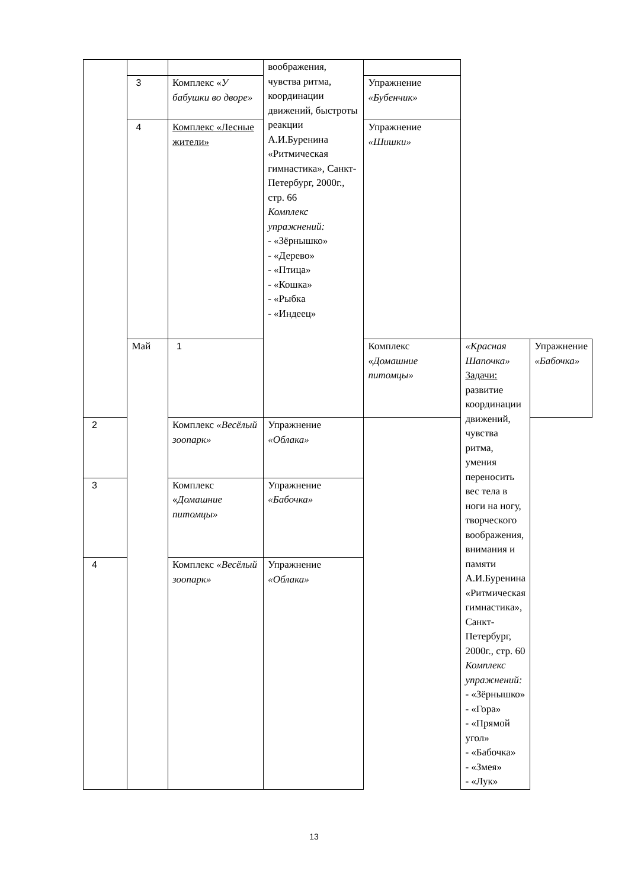| | | | воображения, чувства ритма, координации движений, быстроты реакции А.И.Буренина «Ритмическая гимнастика», Санкт-Петербург, 2000г., стр. 66 Комплекс упражнений: - «Зёрнышко» - «Дерево» - «Птица» - «Кошка» - «Рыбка - «Индеец» | | | |
| | 3 | Комплекс « У бабушки во дворе» | | Упражнение «Бубенчик» | | |
| | 4 | Комплекс «Лесные жители» | | Упражнение «Шишки» | | |
| | Май | 1 | | Комплекс « Домашние питомцы» | «Красная Шапочка» Задачи: развитие координации движений, чувства ритма, умения переносить вес тела в ноги на ногу, творческого воображения, внимания и памяти А.И.Буренина «Ритмическая гимнастика», Санкт-Петербург, 2000г., стр. 60 Комплекс упражнений: - «Зёрнышко» - «Гора» - «Прямой угол» - «Бабочка» - «Змея» - «Лук» | Упражнение «Бабочка» |
| 2 | | Комплекс «Весёлый зоопарк» | Упражнение «Облака» | | | |
| 3 | | Комплекс « Домашние питомцы» | Упражнение «Бабочка» | | | |
| 4 | | Комплекс «Весёлый зоопарк» | Упражнение «Облака» | | | |
13